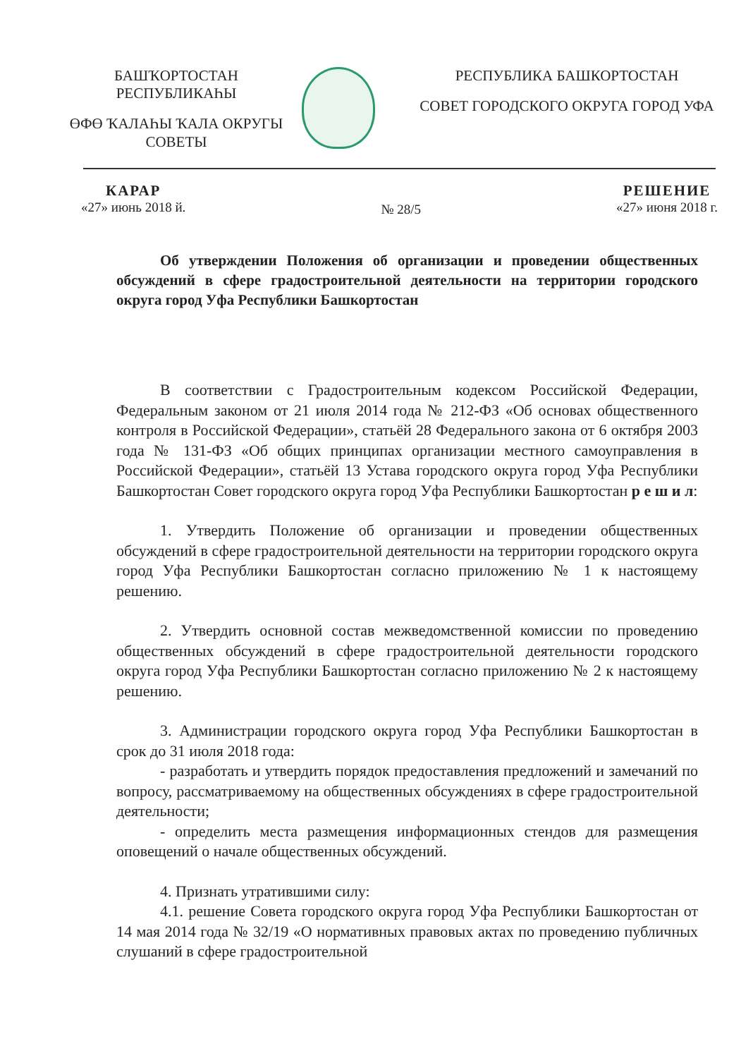БАШҠОРТОСТАН РЕСПУБЛИКАҺЫ
ӨФӨ ҠАЛАҺЫ ҠАЛА ОКРУГЫ СОВЕТЫ
РЕСПУБЛИКА БАШКОРТОСТАН
СОВЕТ ГОРОДСКОГО ОКРУГА ГОРОД УФА
КАРАР
«27» июнь 2018 й.
№ 28/5
РЕШЕНИЕ
«27» июня 2018 г.
Об утверждении Положения об организации и проведении общественных обсуждений в сфере градостроительной деятельности на территории городского округа город Уфа Республики Башкортостан
В соответствии с Градостроительным кодексом Российской Федерации, Федеральным законом от 21 июля 2014 года № 212-ФЗ «Об основах общественного контроля в Российской Федерации», статьёй 28 Федерального закона от 6 октября 2003 года № 131-ФЗ «Об общих принципах организации местного самоуправления в Российской Федерации», статьёй 13 Устава городского округа город Уфа Республики Башкортостан Совет городского округа город Уфа Республики Башкортостан р е ш и л:
1. Утвердить Положение об организации и проведении общественных обсуждений в сфере градостроительной деятельности на территории городского округа город Уфа Республики Башкортостан согласно приложению № 1 к настоящему решению.
2. Утвердить основной состав межведомственной комиссии по проведению общественных обсуждений в сфере градостроительной деятельности городского округа город Уфа Республики Башкортостан согласно приложению № 2 к настоящему решению.
3. Администрации городского округа город Уфа Республики Башкортостан в срок до 31 июля 2018 года:
- разработать и утвердить порядок предоставления предложений и замечаний по вопросу, рассматриваемому на общественных обсуждениях в сфере градостроительной деятельности;
- определить места размещения информационных стендов для размещения оповещений о начале общественных обсуждений.
4. Признать утратившими силу:
4.1. решение Совета городского округа город Уфа Республики Башкортостан от 14 мая 2014 года № 32/19 «О нормативных правовых актах по проведению публичных слушаний в сфере градостроительной